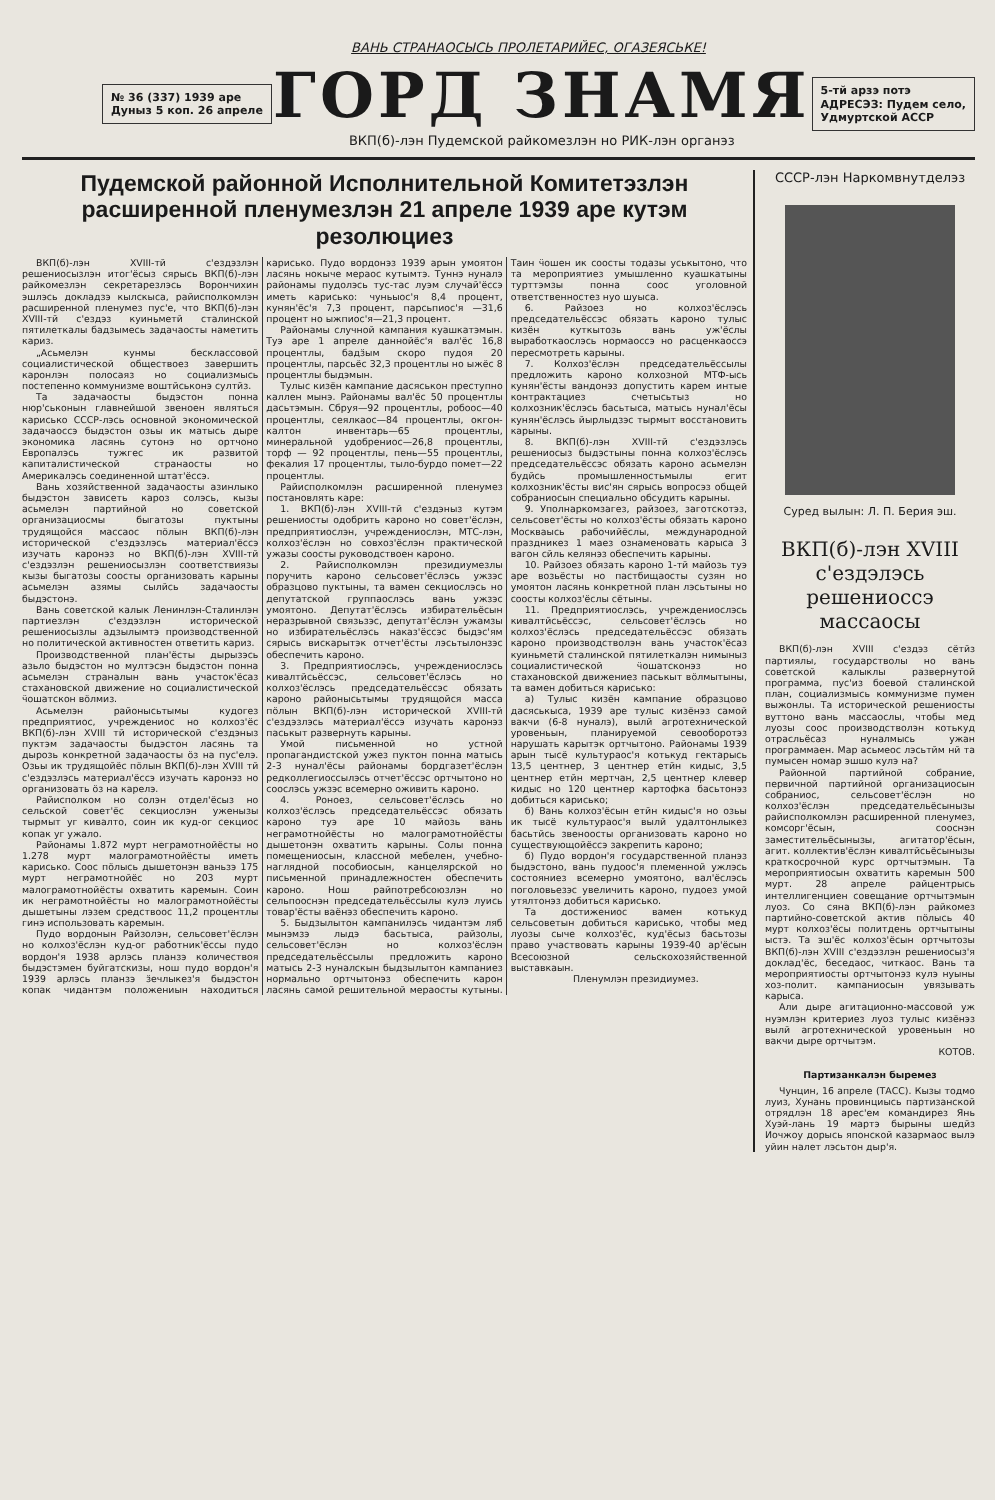ВАНЬ СТРАНАОСЫСЬ ПРОЛЕТАРИЙЕС, ОГАЗЕЯСЬКЕ!
№ 36 (337) 1939 аре
Дуныз 5 коп. 26 апреле
ГОРД ЗНАМЯ
ВКП(б)-лэн Пудемской райкомезлэн но РИК-лэн органэз
5-тй арзэ потэ
АДРЕСЭЗ: Пудем село,
Удмуртской АССР
Пудемской районной Исполнительной Комитетэзлэн расширенной пленумезлэн 21 апреле 1939 аре кутэм резолюциез
ВКП(б)-лэн XVIII-тй с'ездэзлэн решениосызлэн итог'ёсыз сярысь ВКП(б)-лэн райкомезлэн секретарезлэсь Ворончихин эшлэсь докладзэ кылскыса, райисполкомлэн расширенной пленумез пус'е, что ВКП(б)-лэн XVIII-тй с'ездэз куиньметй сталинской пятилеткалы бадзымесь задачаосты наметить кариз.
„Асьмелэн кунмы бесклассовой социалистической обществоез завершить каронлэн полосаяз но социализмысь постепенно коммунизме воштйськонэ султйз.
Та задачаосты быдэстон понна нюр'ськонын главнейшой звеноен являться карисько СССР-лэсь основной экономической задачаоссэ быдэстон озьы ик матысь дыре экономика ласянь сутонэ но ортчоно Европалэсь тужгес ик развитой капиталистической странаосты но Америкалэсь соединенной штат'ёссэ.
Вань хозяйственной задачаосты азинлыко быдэстон зависеть кароз солэсь, кызы асьмелэн партийной но советской организациосмы быгатозы пуктыны трудящойся массаос пöлын ВКП(б)-лэн исторической с'ездэзлэсь материал'ёссэ изучать каронэз но ВКП(б)-лэн XVIII-тй с'ездэзлэн решениосызлэн соответствиязы кызы быгатозы соосты организовать карыны асьмелэн азямы сылйсь задачаосты быдэстонэ.
Вань советской калык Ленинлэн-Сталинлэн партиезлэн с'ездэзлэн исторической решениосызлы адзылымтэ производственной но политической активностен ответить кариз.
Производственной план'ёсты дырызэсь азьло быдэстон но мултэсэн быдэстон понна асьмелэн страналын вань участок'ёсаз стахановской движение но социалистической ӵошатскон вöлмиз.
Асьмелэн районысьтымы кудогез предприятиос, учреждениос но колхоз'ёс ВКП(б)-лэн XVIII тй исторической с'ездэныз пуктэм задачаосты быдэстон ласянь та дырозь конкретной задачаосты öз на пус'елэ. Озьы ик трудящойёс пöлын ВКП(б)-лэн XVIII тй с'ездэзлэсь материал'ёссэ изучать каронэз но организовать öз на карелэ.
Райисполком но солэн отдел'ёсыз но сельской совет'ёс секциослэн уженызы тырмыт уг кивалто, соин ик куд-ог секциос копак уг ужало.
Районамы 1.872 мурт неграмотнойёсты но 1.278 мурт малограмотнойёсты иметь карисько. Соос пöлысь дышетонэн ваньзэ 175 мурт неграмотнойёс но 203 мурт малограмотнойёсты охватить каремын. Соин ик неграмотнойёсты но малограмотнойёсты дышетыны лэзем средствоос 11,2 процентлы гинэ использовать каремын.
Пудо вордонын Райзолэн, сельсовет'ёслэн но колхоз'ёслэн куд-ог работник'ёссы пудо вордон'я 1938 арлэсь планзэ количествоя быдэстэмен буйгатскизы, нош пудо вордон'я 1939 арлэсь планзэ ӟечлыкез'я быдэстон копак чидантэм положениын находиться карисько. Пудо вордонэз 1939 арын умоятон ласянь нокыче мераос кутымтэ. Туннэ нуналэ районамы пудолэсь тус-тас луэм случай'ёссэ иметь карисько: чуньыос'я 8,4 процент, кунян'ёс'я 7,3 процент, парсьпиос'я —31,6 процент но ыжпиос'я—21,3 процент.
Районамы случной кампания куашкатэмын. Туэ аре 1 апреле даннойёс'я вал'ёс 16,8 процентлы, бадӟым скоро пудоя 20 процентлы, парсьёс 32,3 процентлы но ыжёс 8 процентлы быдэмын.
Тулыс кизён кампание дасяськон преступно каллен мынэ. Районамы вал'ёс 50 процентлы дасьтэмын. Сбруя—92 процентлы, робоос—40 процентлы, сеялкаос—84 процентлы, окгон-калтон инвентарь—65 процентлы, минеральной удобрениос—26,8 процентлы, торф — 92 процентлы, пень—55 процентлы, фекалия 17 процентлы, тыло-бурдо помет—22 процентлы.
Райисполкомлэн расширенной пленумез постановлять каре:
1. ВКП(б)-лэн XVIII-тй с'ездэныз кутэм решениосты одобрить кароно но совет'ёслэн, предприятиослэн, учреждениослэн, МТС-лэн, колхоз'ёслэн но совхоз'ёслэн практической ужазы соосты руководствоен кароно.
2. Райисполкомлэн президиумезлы поручить кароно сельсовет'ёслэсь ужзэс образцово пуктыны, та вамен секциослэсь но депутатской группаослэсь вань ужзэс умоятоно. Депутат'ёслэсь избирательёсын неразрывной связьзэс, депутат'ёслэн ужамзы но избирательёслэсь наказ'ёссэс быдэс'ям сярысь вискарытэк отчет'ёсты лэсьтылонзэс обеспечить кароно.
3. Предприятиослэсь, учреждениослэсь кивалтйсьёссэс, сельсовет'ёслэсь но колхоз'ёслэсь председательёссэс обязать кароно районысьтымы трудящойся масса пöлын ВКП(б)-лэн исторической XVIII-тй с'ездэзлэсь материал'ёссэ изучать каронэз паськыт развернуть карыны.
Умой письменной но устной пропагандистской ужез пуктон понна матысь 2-3 нунал'ёсы районамы бордгазет'ёслэн редколлегиоссылэсь отчет'ёссэс ортчытоно но соослэсь ужзэс всемерно оживить кароно.
4. Роноез, сельсовет'ёслэсь но колхоз'ёслэсь председательёссэс обязать кароно туэ аре 10 майозь вань неграмотнойёсты но малограмотнойёсты дышетонэн охватить карыны. Солы понна помещениосын, классной мебелен, учебно-наглядной пособиосын, канцелярской но письменной принадлежностен обеспечить кароно. Нош райпотребсоюзлэн но сельпооснэн председательёссылы кулэ луись товар'ёсты ваёнэз обеспечить кароно.
5. Быдзылытон кампанилэсь чидантэм ляб мынэмзэ лыдэ басьтыса, райзолы, сельсовет'ёслэн но колхоз'ёслэн председательёссылы предложить кароно матысь 2-3 нуналскын быдзылытон кампаниез нормально ортчытонэз обеспечить карон ласянь самой решительной мераосты кутыны. Таин ӵошен ик соосты тодазы уськытоно, что та мероприятиез умышленно куашкатыны турттэмзы понна соос уголовной ответственностез нуо шуыса.
6. Райзоез но колхоз'ёслэсь председательёссэс обязать кароно тулыс кизён куткытозь вань уж'ёслы выработкаослэсь нормаоссэ но расценкаоссэ пересмотреть карыны.
7. Колхоз'ёслэн председательёссылы предложить кароно колхозной МТФ-ысь кунян'ёсты вандонэз допустить карем интые контрактациез счетысьтыз но колхозник'ёслэсь басьтыса, матысь нунал'ёсы кунян'ёслэсь йырлыдзэс тырмыт восстановить карыны.
8. ВКП(б)-лэн XVIII-тй с'ездэзлэсь решениосыз быдэстыны понна колхоз'ёслэсь председательёссэс обязать кароно асьмелэн будйсь промышленностьмылы егит колхозник'ёсты вис'ян сярысь вопросэз общей собраниосын специально обсудить карыны.
9. Уполнаркомзагез, райзоез, заготскотэз, сельсовет'ёсты но колхоз'ёсты обязать кароно Москваысь рабочийёслы, международной праздникез 1 маез ознаменовать карыса 3 вагон сйль келянэз обеспечить карыны.
10. Райзоез обязать кароно 1-тй майозь туэ аре возьёсты но пастбищаосты сузян но умоятон ласянь конкретной план лэсьтыны но соосты колхоз'ёслы сётыны.
11. Предприятиослэсь, учреждениослэсь кивалтйсьёссэс, сельсовет'ёслэсь но колхоз'ёслэсь председательёссэс обязать кароно производстволэн вань участок'ёсаз куиньметй сталинской пятилеткалэн нимыныз социалистической ӵошатсконэз но стахановской движениез паськыт вöлмытыны, та вамен добиться карисько:
а) Тулыс кизён кампание образцово дасяськыса, 1939 аре тулыс кизёнэз самой вакчи (6-8 нуналэ), вылй агротехнической уровеньын, планируемой севооборотэз нарушать карытэк ортчытоно. Районамы 1939 арын тысё культураос'я котькуд гектарысь 13,5 центнер, 3 центнер етйн кидыс, 3,5 центнер етйн мертчан, 2,5 центнер клевер кидыс но 120 центнер картофка басьтонэз добиться карисько;
б) Вань колхоз'ёсын етйн кидыс'я но озьы ик тысё культураос'я вылй удалтонлыкез басьтйсь звеноосты организовать кароно но существующойёссэ закрепить кароно;
б) Пудо вордон'я государственной планэз быдэстоно, вань пудоос'я племенной ужлэсь состояниез всемерно умоятоно, вал'ёслэсь поголовьезэс увеличить кароно, пудоез умой утялтонэз добиться карисько.
Та достижениос вамен котькуд сельсоветын добиться карисько, чтобы мед луозы сыче колхоз'ёс, куд'ёсыз басьтозы право участвовать карыны 1939-40 ар'ёсын Всесоюзной сельскохозяйственной выставкаын.
Пленумлэн президиумез.
СССР-лэн Наркомвнутделэз
Суред вылын: Л. П. Берия эш.
ВКП(б)-лэн XVIII с'ездэлэсь решениоссэ массаосы
ВКП(б)-лэн XVIII с'ездэз сётйз партиялы, государстволы но вань советской калыклы развернутой программа, пус'из боевой сталинской план, социализмысь коммунизме пумен выжонлы. Та исторической решениосты вуттоно вань массаослы, чтобы мед луозы соос производстволэн котькуд отрасльёсаз нуналмысь ужан программаен. Мар асьмеос лэсьтйм нй та пумысен номар эшшо кулэ на?
Районной партийной собрание, первичной партийной организациосын собраниос, сельсовет'ёслэн но колхоз'ёслэн председательёсынызы райисполкомлэн расширенной пленумез, комсорг'ёсын, сооснэн заместительёсынызы, агитатор'ёсын, агит. коллектив'ёслэн кивалтйсьёсынызы краткосрочной курс ортчытэмын. Та мероприятиосын охватить каремын 500 мурт. 28 апреле райцентрысь интеллигенциен совещание ортчытэмын луоз. Со сяна ВКП(б)-лэн райкомез партийно-советской актив пöлысь 40 мурт колхоз'ёсы политдень ортчытыны ыстэ. Та эш'ёс колхоз'ёсын ортчытозы ВКП(б)-лэн XVIII с'ездэзлэн решениосыз'я доклад'ёс, беседаос, читкаос. Вань та мероприятиосты ортчытонэз кулэ нуыны хоз-полит. кампаниосын увязывать карыса.
Али дыре агитационно-массовой уж нуэмлэн критериез луоз тулыс кизёнэз вылй агротехнической уровеньын но вакчи дыре ортчытэм.
КОТОВ.
Партизанкалэн быремез
Чунцин, 16 апреле (ТАСС). Кызы тодмо луиз, Хунань провинциысь партизанской отрядлэн 18 арес'ем командирез Янь Хуэй-лань 19 мартэ бырыны шедйз Иочжоу дорысь японской казармаос вылэ уйин налет лэсьтон дыр'я.